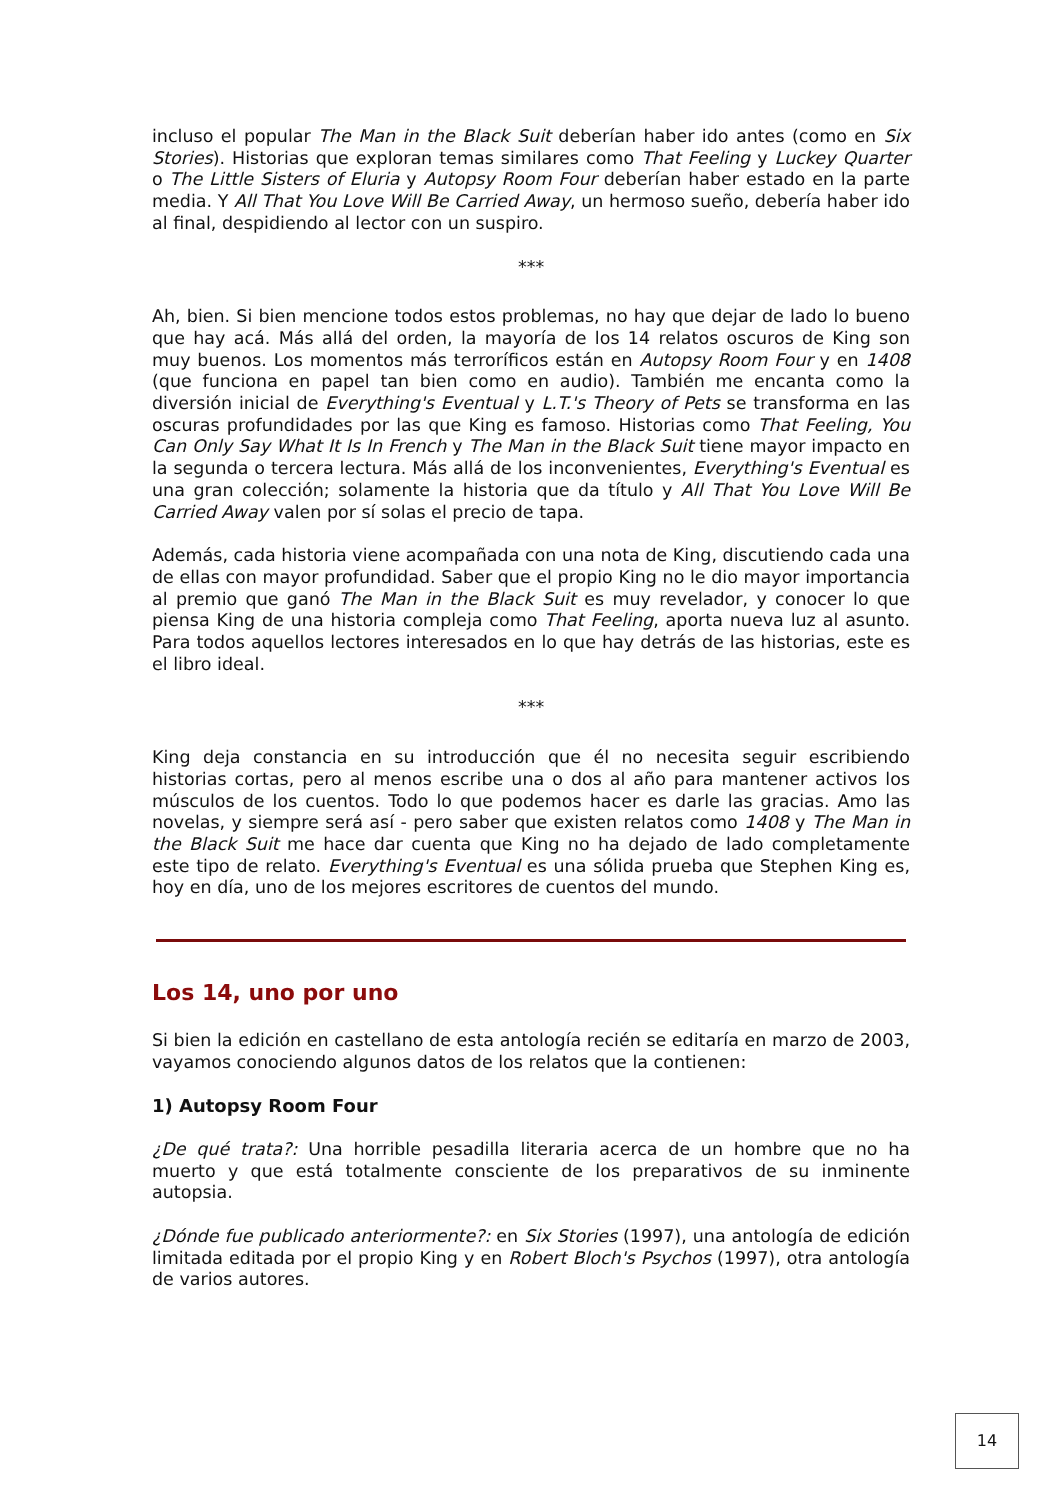incluso el popular The Man in the Black Suit deberían haber ido antes (como en Six Stories). Historias que exploran temas similares como That Feeling y Luckey Quarter o The Little Sisters of Eluria y Autopsy Room Four deberían haber estado en la parte media. Y All That You Love Will Be Carried Away, un hermoso sueño, debería haber ido al final, despidiendo al lector con un suspiro.
***
Ah, bien. Si bien mencione todos estos problemas, no hay que dejar de lado lo bueno que hay acá. Más allá del orden, la mayoría de los 14 relatos oscuros de King son muy buenos. Los momentos más terroríficos están en Autopsy Room Four y en 1408 (que funciona en papel tan bien como en audio). También me encanta como la diversión inicial de Everything's Eventual y L.T.'s Theory of Pets se transforma en las oscuras profundidades por las que King es famoso. Historias como That Feeling, You Can Only Say What It Is In French y The Man in the Black Suit tiene mayor impacto en la segunda o tercera lectura. Más allá de los inconvenientes, Everything's Eventual es una gran colección; solamente la historia que da título y All That You Love Will Be Carried Away valen por sí solas el precio de tapa.
Además, cada historia viene acompañada con una nota de King, discutiendo cada una de ellas con mayor profundidad. Saber que el propio King no le dio mayor importancia al premio que ganó The Man in the Black Suit es muy revelador, y conocer lo que piensa King de una historia compleja como That Feeling, aporta nueva luz al asunto. Para todos aquellos lectores interesados en lo que hay detrás de las historias, este es el libro ideal.
***
King deja constancia en su introducción que él no necesita seguir escribiendo historias cortas, pero al menos escribe una o dos al año para mantener activos los músculos de los cuentos. Todo lo que podemos hacer es darle las gracias. Amo las novelas, y siempre será así - pero saber que existen relatos como 1408 y The Man in the Black Suit me hace dar cuenta que King no ha dejado de lado completamente este tipo de relato. Everything's Eventual es una sólida prueba que Stephen King es, hoy en día, uno de los mejores escritores de cuentos del mundo.
Los 14, uno por uno
Si bien la edición en castellano de esta antología recién se editaría en marzo de 2003, vayamos conociendo algunos datos de los relatos que la contienen:
1) Autopsy Room Four
¿De qué trata?: Una horrible pesadilla literaria acerca de un hombre que no ha muerto y que está totalmente consciente de los preparativos de su inminente autopsia.
¿Dónde fue publicado anteriormente?: en Six Stories (1997), una antología de edición limitada editada por el propio King y en Robert Bloch's Psychos (1997), otra antología de varios autores.
14